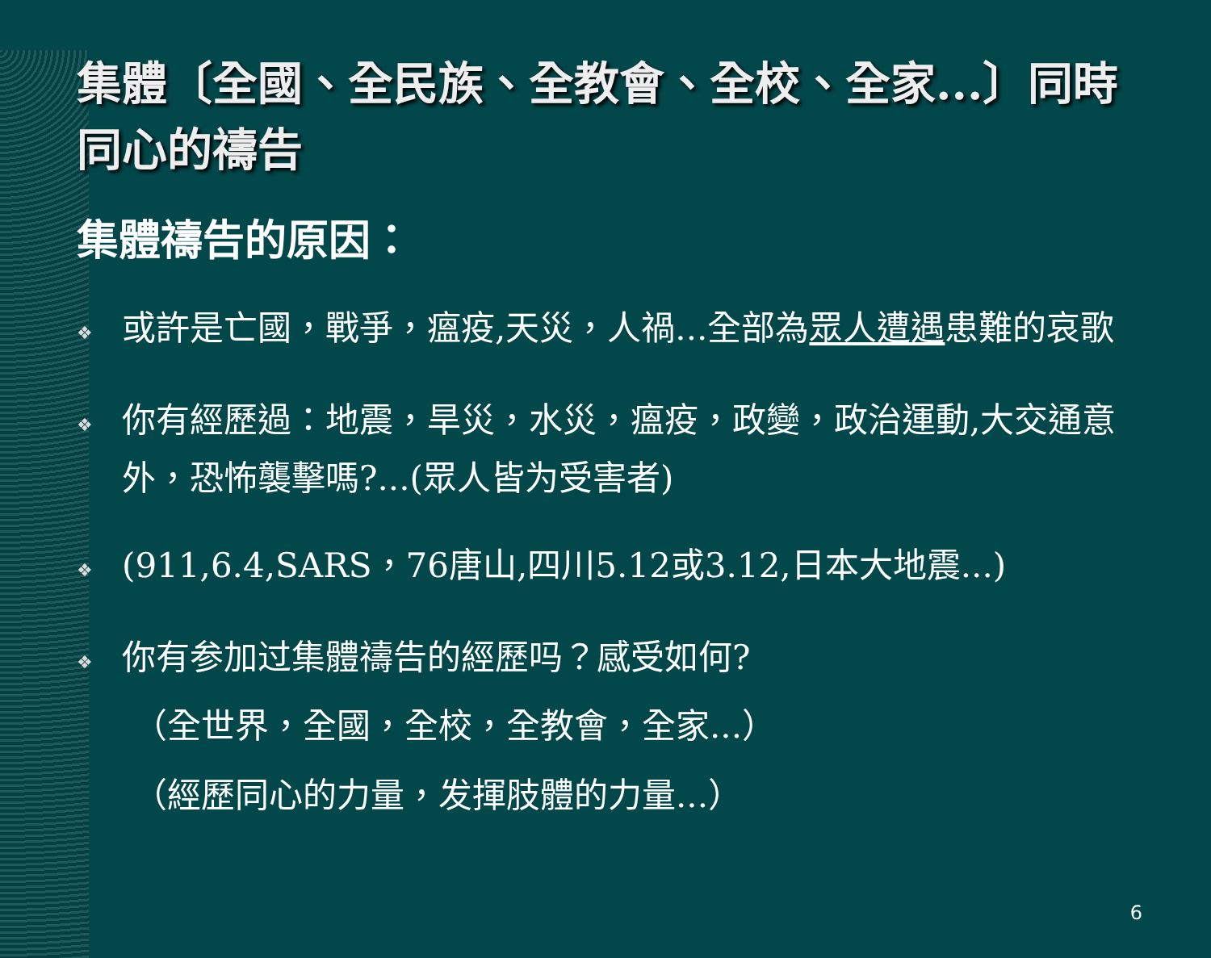集體〔全國、全民族、全教會、全校、全家...〕同時同心的禱告
集體禱告的原因：
❖ 或許是亡國，戰爭，瘟疫,天災，人禍...全部為眾人遭遇患難的哀歌
❖ 你有經歷過：地震，旱災，水災，瘟疫，政變，政治運動,大交通意外，恐怖襲擊嗎?...(眾人皆为受害者)
❖ (911,6.4,SARS，76唐山,四川5.12或3.12,日本大地震...)
❖ 你有参加过集體禱告的經歷吗？感受如何?
（全世界，全國，全校，全教會，全家...）
（經歷同心的力量，发揮肢體的力量...）
6